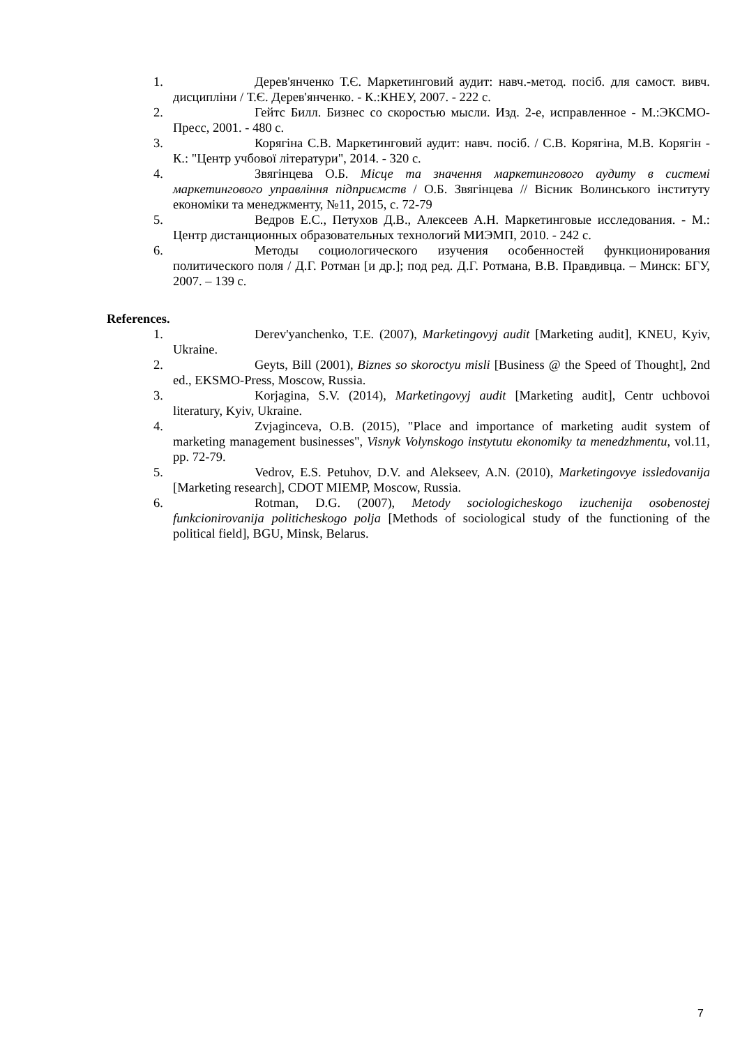1. Дерев'янченко Т.Є. Маркетинговий аудит: навч.-метод. посіб. для самост. вивч. дисципліни / Т.Є. Дерев'янченко. - К.:КНЕУ, 2007. - 222 с.
2. Гейтс Билл. Бизнес со скоростью мысли. Изд. 2-е, исправленное - М.:ЭКСМО-Пресс, 2001. - 480 с.
3. Корягіна С.В. Маркетинговий аудит: навч. посіб. / С.В. Корягіна, М.В. Корягін - К.: "Центр учбової літератури", 2014. - 320 с.
4. Звягінцева О.Б. Місце та значення маркетингового аудиту в системі маркетингового управління підприємств / О.Б. Звягінцева // Вісник Волинського інституту економіки та менеджменту, №11, 2015, с. 72-79
5. Ведров Е.С., Петухов Д.В., Алексеев А.Н. Маркетинговые исследования. - М.: Центр дистанционных образовательных технологий МИЭМП, 2010. - 242 с.
6. Методы социологического изучения особенностей функционирования политического поля / Д.Г. Ротман [и др.]; под ред. Д.Г. Ротмана, В.В. Правдивца. – Минск: БГУ, 2007. – 139 с.
References.
1. Derev'yanchenko, T.E. (2007), Marketingovyj audit [Marketing audit], KNEU, Kyiv, Ukraine.
2. Geyts, Bill (2001), Biznes so skoroctyu misli [Business @ the Speed of Thought], 2nd ed., EKSMO-Press, Moscow, Russia.
3. Korjagina, S.V. (2014), Marketingovyj audit [Marketing audit], Centr uchbovoi literatury, Kyiv, Ukraine.
4. Zvjaginceva, O.B. (2015), "Place and importance of marketing audit system of marketing management businesses", Visnyk Volynskogo instytutu ekonomiky ta menedzhmentu, vol.11, pp. 72-79.
5. Vedrov, E.S. Petuhov, D.V. and Alekseev, A.N. (2010), Marketingovye issledovanija [Marketing research], CDOT MIEMP, Moscow, Russia.
6. Rotman, D.G. (2007), Metody sociologicheskogo izuchenija osobenostej funkcionirovanija politicheskogo polja [Methods of sociological study of the functioning of the political field], BGU, Minsk, Belarus.
7